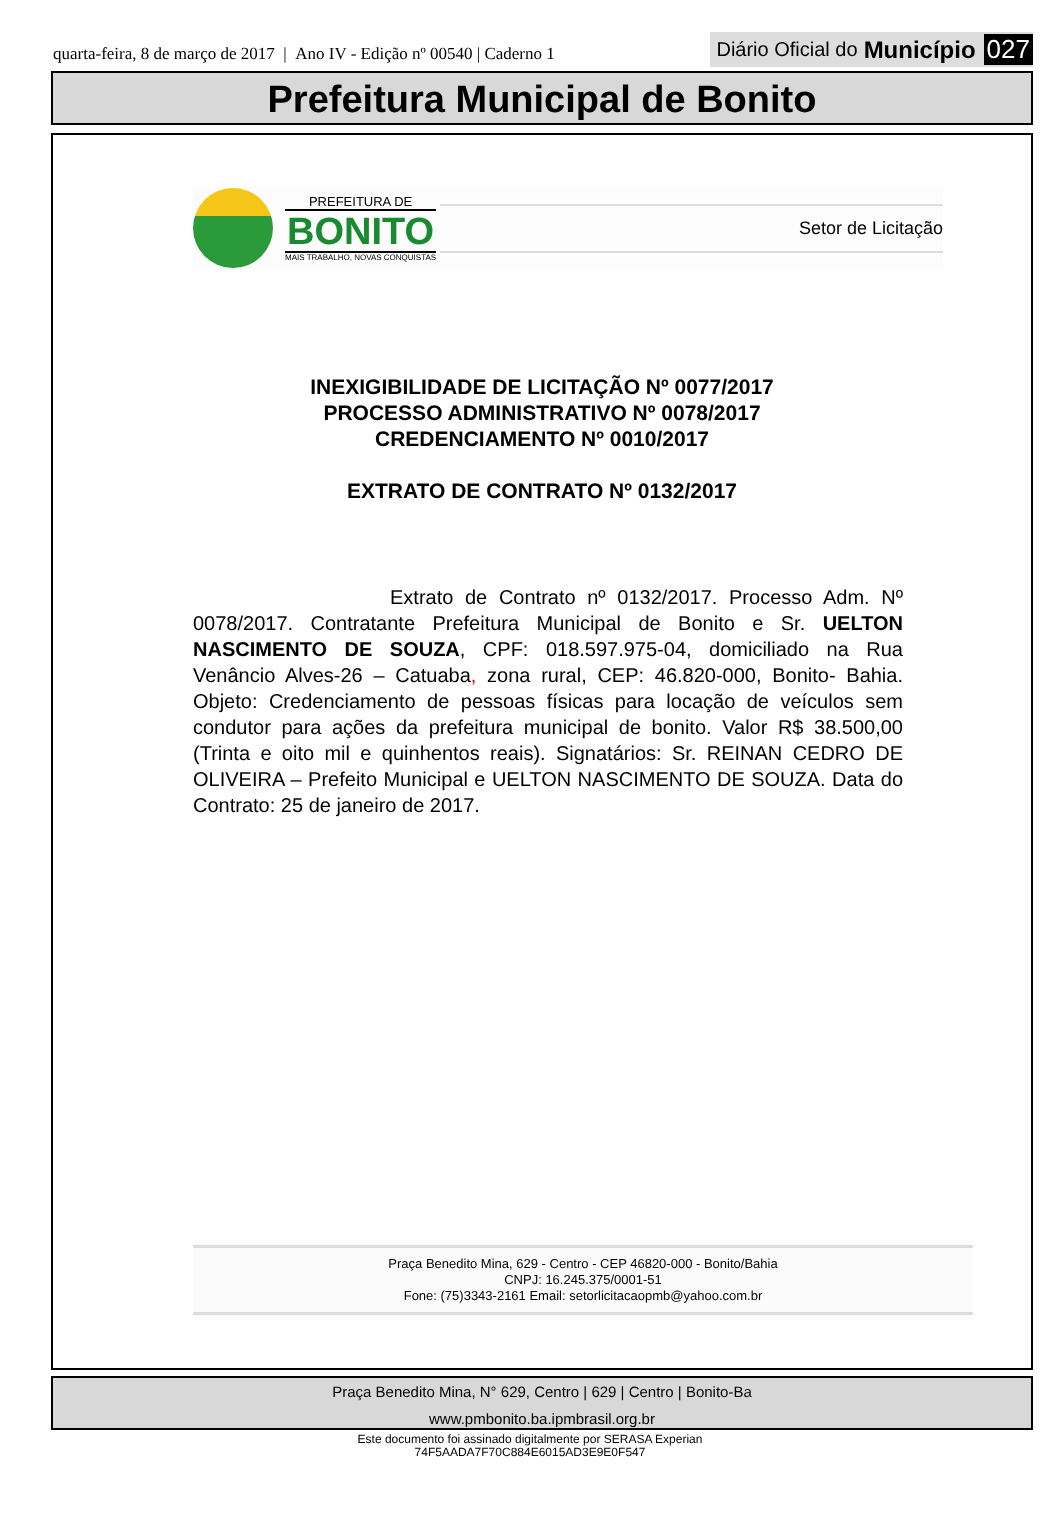quarta-feira, 8 de março de 2017 | Ano IV - Edição nº 00540 | Caderno 1
Diário Oficial do Município 027
Prefeitura Municipal de Bonito
PREFEITURA DE
BONITO
MAIS TRABALHO, NOVAS CONQUISTAS
Setor de Licitação
INEXIGIBILIDADE DE LICITAÇÃO Nº 0077/2017
PROCESSO ADMINISTRATIVO Nº 0078/2017
CREDENCIAMENTO Nº 0010/2017
EXTRATO DE CONTRATO Nº 0132/2017
Extrato de Contrato nº 0132/2017. Processo Adm. Nº 0078/2017. Contratante Prefeitura Municipal de Bonito e Sr. UELTON NASCIMENTO DE SOUZA, CPF: 018.597.975-04, domiciliado na Rua Venâncio Alves-26 – Catuaba, zona rural, CEP: 46.820-000, Bonito- Bahia. Objeto: Credenciamento de pessoas físicas para locação de veículos sem condutor para ações da prefeitura municipal de bonito. Valor R$ 38.500,00 (Trinta e oito mil e quinhentos reais). Signatários: Sr. REINAN CEDRO DE OLIVEIRA – Prefeito Municipal e UELTON NASCIMENTO DE SOUZA. Data do Contrato: 25 de janeiro de 2017.
Praça Benedito Mina, 629 - Centro - CEP 46820-000 - Bonito/Bahia
CNPJ: 16.245.375/0001-51
Fone: (75)3343-2161 Email: setorlicitacaopmb@yahoo.com.br
Praça Benedito Mina, N° 629, Centro | 629 | Centro | Bonito-Ba
www.pmbonito.ba.ipmbrasil.org.br
Este documento foi assinado digitalmente por SERASA Experian
74F5AADA7F70C884E6015AD3E9E0F547